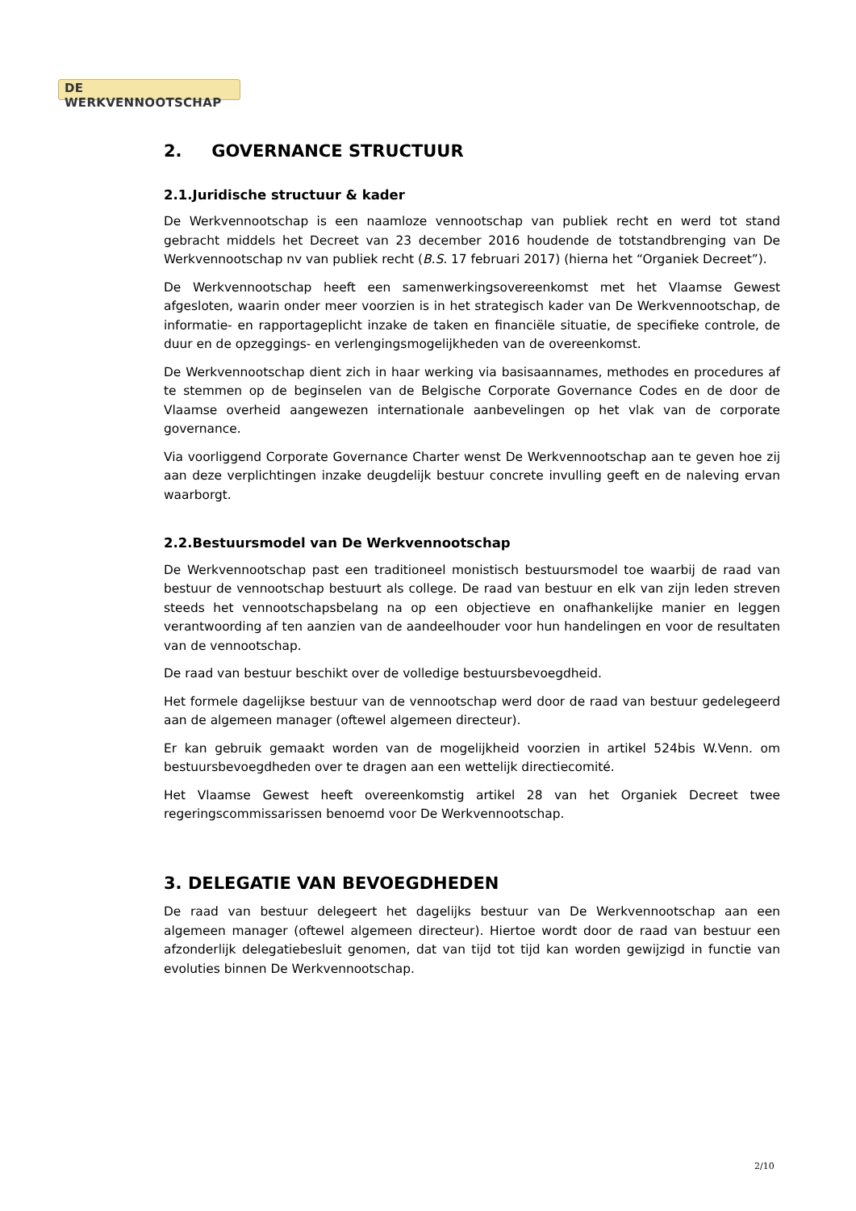DE WERKVENNOOTSCHAP
2. GOVERNANCE STRUCTUUR
2.1.Juridische structuur & kader
De Werkvennootschap is een naamloze vennootschap van publiek recht en werd tot stand gebracht middels het Decreet van 23 december 2016 houdende de totstandbrenging van De Werkvennootschap nv van publiek recht (B.S. 17 februari 2017) (hierna het “Organiek Decreet”).
De Werkvennootschap heeft een samenwerkingsovereenkomst met het Vlaamse Gewest afgesloten, waarin onder meer voorzien is in het strategisch kader van De Werkvennootschap, de informatie- en rapportageplicht inzake de taken en financiële situatie, de specifieke controle, de duur en de opzeggings- en verlengingsmogelijkheden van de overeenkomst.
De Werkvennootschap dient zich in haar werking via basisaannames, methodes en procedures af te stemmen op de beginselen van de Belgische Corporate Governance Codes en de door de Vlaamse overheid aangewezen internationale aanbevelingen op het vlak van de corporate governance.
Via voorliggend Corporate Governance Charter wenst De Werkvennootschap aan te geven hoe zij aan deze verplichtingen inzake deugdelijk bestuur concrete invulling geeft en de naleving ervan waarborgt.
2.2.Bestuursmodel van De Werkvennootschap
De Werkvennootschap past een traditioneel monistisch bestuursmodel toe waarbij de raad van bestuur de vennootschap bestuurt als college. De raad van bestuur en elk van zijn leden streven steeds het vennootschapsbelang na op een objectieve en onafhankelijke manier en leggen verantwoording af ten aanzien van de aandeelhouder voor hun handelingen en voor de resultaten van de vennootschap.
De raad van bestuur beschikt over de volledige bestuursbevoegdheid.
Het formele dagelijkse bestuur van de vennootschap werd door de raad van bestuur gedelegeerd aan de algemeen manager (oftewel algemeen directeur).
Er kan gebruik gemaakt worden van de mogelijkheid voorzien in artikel 524bis W.Venn. om bestuursbevoegdheden over te dragen aan een wettelijk directiecomité.
Het Vlaamse Gewest heeft overeenkomstig artikel 28 van het Organiek Decreet twee regeringscommissarissen benoemd voor De Werkvennootschap.
3. DELEGATIE VAN BEVOEGDHEDEN
De raad van bestuur delegeert het dagelijks bestuur van De Werkvennootschap aan een algemeen manager (oftewel algemeen directeur). Hiertoe wordt door de raad van bestuur een afzonderlijk delegatiebesluit genomen, dat van tijd tot tijd kan worden gewijzigd in functie van evoluties binnen De Werkvennootschap.
2/10